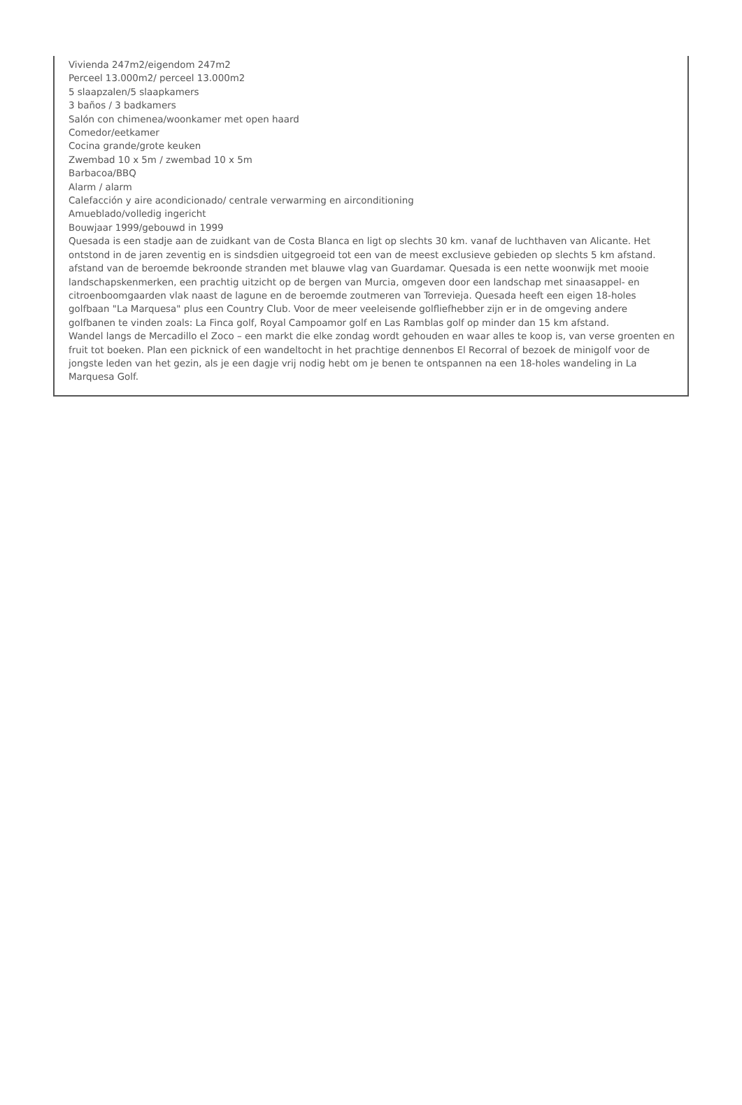Vivienda 247m2/eigendom 247m2
Perceel 13.000m2/ perceel 13.000m2
5 slaapzalen/5 slaapkamers
3 baños / 3 badkamers
Salón con chimenea/woonkamer met open haard
Comedor/eetkamer
Cocina grande/grote keuken
Zwembad 10 x 5m / zwembad 10 x 5m
Barbacoa/BBQ
Alarm / alarm
Calefacción y aire acondicionado/ centrale verwarming en airconditioning
Amueblado/volledig ingericht
Bouwjaar 1999/gebouwd in 1999
Quesada is een stadje aan de zuidkant van de Costa Blanca en ligt op slechts 30 km. vanaf de luchthaven van Alicante. Het ontstond in de jaren zeventig en is sindsdien uitgegroeid tot een van de meest exclusieve gebieden op slechts 5 km afstand. afstand van de beroemde bekroonde stranden met blauwe vlag van Guardamar. Quesada is een nette woonwijk met mooie landschapskenmerken, een prachtig uitzicht op de bergen van Murcia, omgeven door een landschap met sinaasappel- en citroenboomgaarden vlak naast de lagune en de beroemde zoutmeren van Torrevieja. Quesada heeft een eigen 18-holes golfbaan "La Marquesa" plus een Country Club. Voor de meer veeleisende golfliefhebber zijn er in de omgeving andere golfbanen te vinden zoals: La Finca golf, Royal Campoamor golf en Las Ramblas golf op minder dan 15 km afstand.
Wandel langs de Mercadillo el Zoco – een markt die elke zondag wordt gehouden en waar alles te koop is, van verse groenten en fruit tot boeken. Plan een picknick of een wandeltocht in het prachtige dennenbos El Recorral of bezoek de minigolf voor de jongste leden van het gezin, als je een dagje vrij nodig hebt om je benen te ontspannen na een 18-holes wandeling in La Marquesa Golf.